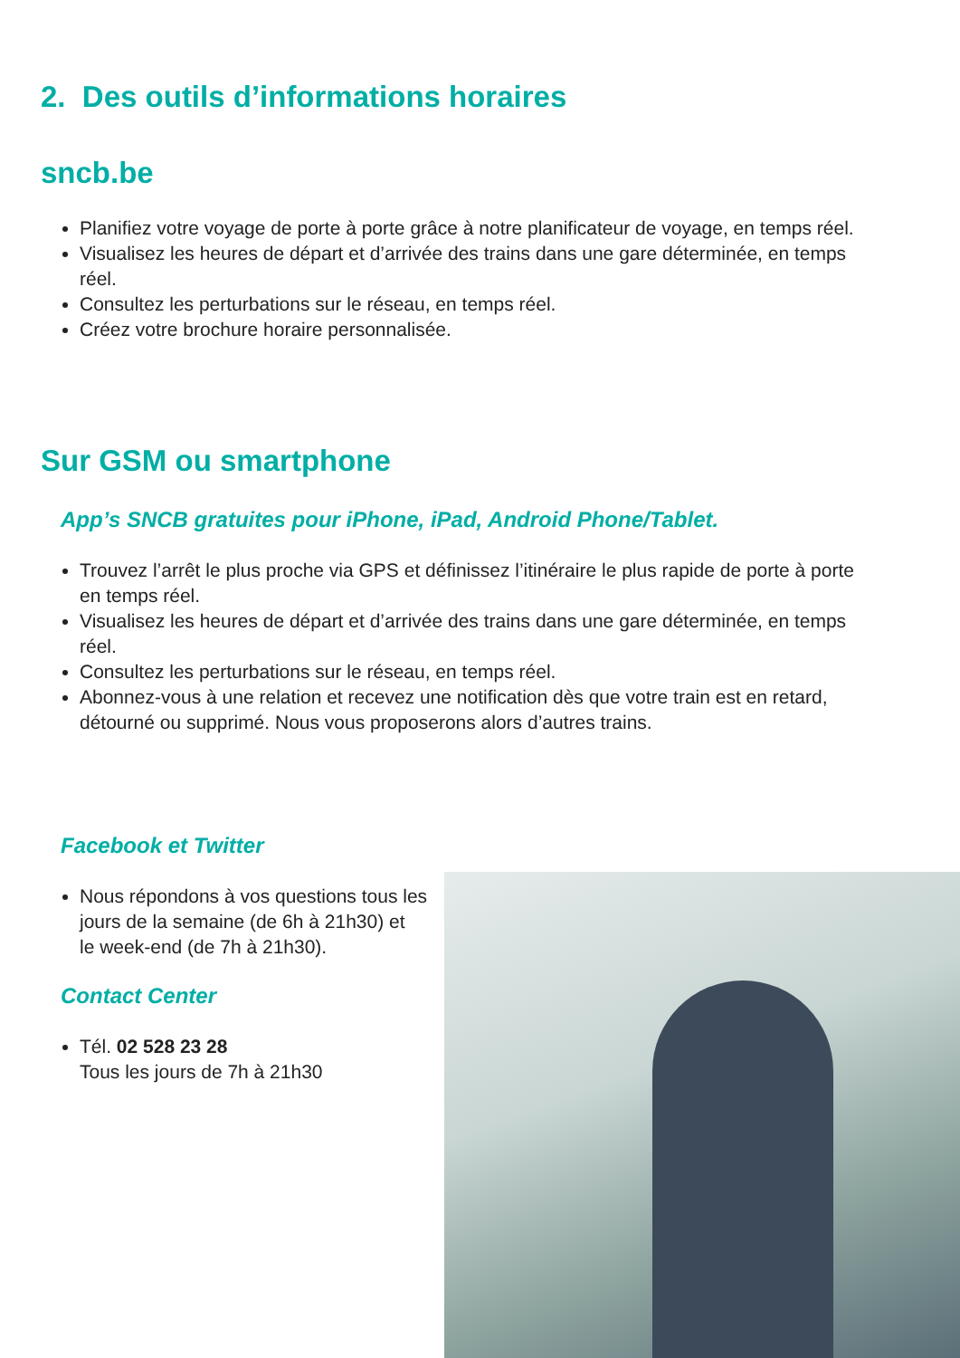2. Des outils d’informations horaires
sncb.be
Planifiez votre voyage de porte à porte grâce à notre planificateur de voyage, en temps réel.
Visualisez les heures de départ et d’arrivée des trains dans une gare déterminée, en temps réel.
Consultez les perturbations sur le réseau, en temps réel.
Créez votre brochure horaire personnalisée.
Sur GSM ou smartphone
App’s SNCB gratuites pour iPhone, iPad, Android Phone/Tablet.
Trouvez l’arrêt le plus proche via GPS et définissez l’itinéraire le plus rapide de porte à porte en temps réel.
Visualisez les heures de départ et d’arrivée des trains dans une gare déterminée, en temps réel.
Consultez les perturbations sur le réseau, en temps réel.
Abonnez-vous à une relation et recevez une notification dès que votre train est en retard, détourné ou supprimé. Nous vous proposerons alors d’autres trains.
Facebook et Twitter
Nous répondons à vos questions tous les jours de la semaine (de 6h à 21h30) et
le week-end (de 7h à 21h30).
Contact Center
Tél. 02 528 23 28
Tous les jours de 7h à 21h30